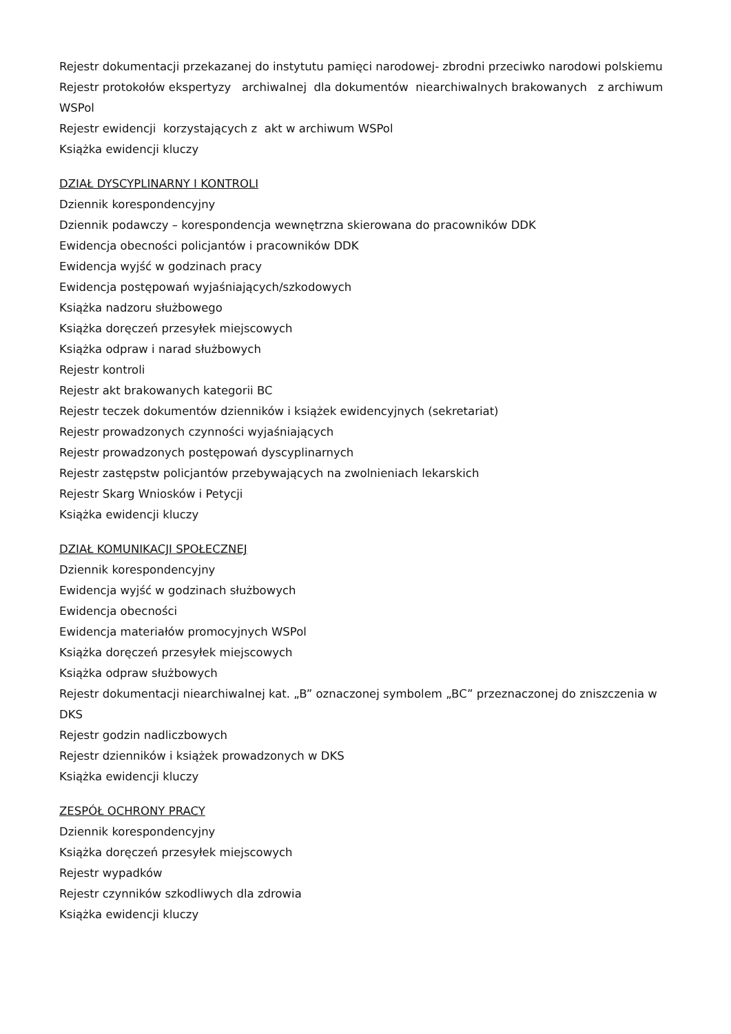Rejestr dokumentacji przekazanej do instytutu pamięci narodowej- zbrodni przeciwko narodowi polskiemu
Rejestr protokołów ekspertyzy archiwalnej dla dokumentów niearchiwalnych brakowanych z archiwum WSPol
Rejestr ewidencji korzystających z akt w archiwum WSPol
Książka ewidencji kluczy
DZIAŁ DYSCYPLINARNY I KONTROLI
Dziennik korespondencyjny
Dziennik podawczy – korespondencja wewnętrzna skierowana do pracowników DDK
Ewidencja obecności policjantów i pracowników DDK
Ewidencja wyjść w godzinach pracy
Ewidencja postępowań wyjaśniających/szkodowych
Książka nadzoru służbowego
Książka doręczeń przesyłek miejscowych
Książka odpraw i narad służbowych
Rejestr kontroli
Rejestr akt brakowanych kategorii BC
Rejestr teczek dokumentów dzienników i książek ewidencyjnych (sekretariat)
Rejestr prowadzonych czynności wyjaśniających
Rejestr prowadzonych postępowań dyscyplinarnych
Rejestr zastępstw policjantów przebywających na zwolnieniach lekarskich
Rejestr Skarg Wniosków i Petycji
Książka ewidencji kluczy
DZIAŁ KOMUNIKACJI SPOŁECZNEJ
Dziennik korespondencyjny
Ewidencja wyjść w godzinach służbowych
Ewidencja obecności
Ewidencja materiałów promocyjnych WSPol
Książka doręczeń przesyłek miejscowych
Książka odpraw służbowych
Rejestr dokumentacji niearchiwalnej kat. „B” oznaczonej symbolem „BC” przeznaczonej do zniszczenia w DKS
Rejestr godzin nadliczbowych
Rejestr dzienników i książek prowadzonych w DKS
Książka ewidencji kluczy
ZESPÓŁ OCHRONY PRACY
Dziennik korespondencyjny
Książka doręczeń przesyłek miejscowych
Rejestr wypadków
Rejestr czynników szkodliwych dla zdrowia
Książka ewidencji kluczy